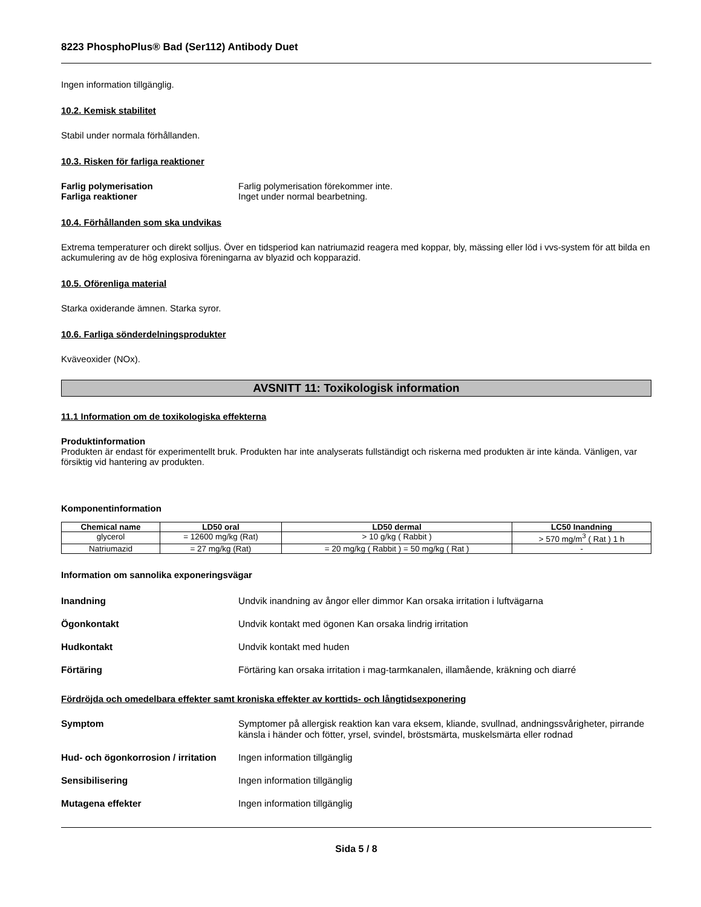8223 PhosphoPlus® Bad (Ser112) Antibody Duet
Ingen information tillgänglig.
10.2. Kemisk stabilitet
Stabil under normala förhållanden.
10.3. Risken för farliga reaktioner
Farlig polymerisation Farlig polymerisation förekommer inte. Farliga reaktioner Inget under normal bearbetning.
10.4. Förhållanden som ska undvikas
Extrema temperaturer och direkt solljus. Över en tidsperiod kan natriumazid reagera med koppar, bly, mässing eller löd i vvs-system för att bilda en ackumulering av de hög explosiva föreningarna av blyazid och kopparazid.
10.5. Oförenliga material
Starka oxiderande ämnen. Starka syror.
10.6. Farliga sönderdelningsprodukter
Kväveoxider (NOx).
AVSNITT 11: Toxikologisk information
11.1 Information om de toxikologiska effekterna
Produktinformation
Produkten är endast för experimentellt bruk. Produkten har inte analyserats fullständigt och riskerna med produkten är inte kända. Vänligen, var försiktig vid hantering av produkten.
Komponentinformation
| Chemical name | LD50 oral | LD50 dermal | LC50 Inandning |
| --- | --- | --- | --- |
| glycerol | = 12600 mg/kg (Rat) | > 10 g/kg ( Rabbit ) | > 570 mg/m<sup>3</sup> ( Rat ) 1 h |
| Natriumazid | = 27 mg/kg (Rat) | = 20 mg/kg ( Rabbit ) = 50 mg/kg ( Rat ) | - |
Information om sannolika exponeringsvägar
Inandning Undvik inandning av ångor eller dimmor Kan orsaka irritation i luftvägarna
Ögonkontakt Undvik kontakt med ögonen Kan orsaka lindrig irritation
Hudkontakt Undvik kontakt med huden
Förtäring Förtäring kan orsaka irritation i mag-tarmkanalen, illamående, kräkning och diarré
Fördröjda och omedelbara effekter samt kroniska effekter av korttids- och långtidsexponering
Symptom Symptomer på allergisk reaktion kan vara eksem, kliande, svullnad, andningssvårigheter, pirrande känsla i händer och fötter, yrsel, svindel, bröstsmärta, muskelsmärta eller rodnad
Hud- och ögonkorrosion / irritation Ingen information tillgänglig
Sensibilisering Ingen information tillgänglig
Mutagena effekter Ingen information tillgänglig
Sida 5 / 8